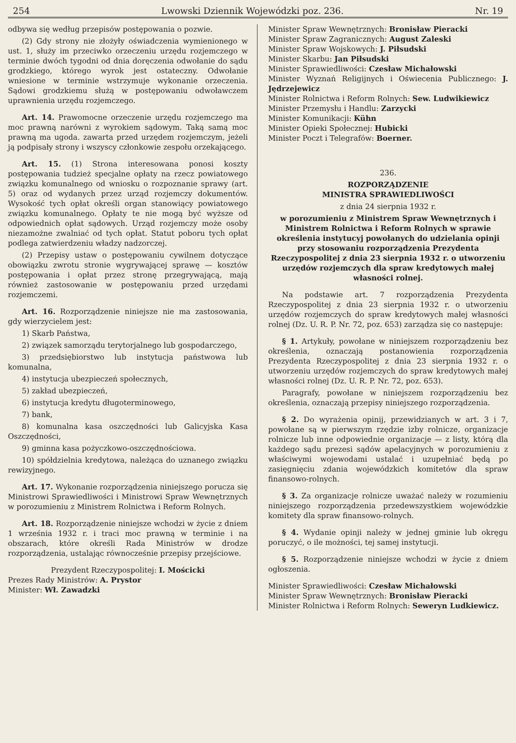254 Lwowski Dziennik Wojewódzki poz. 236. Nr. 19
odbywa się według przepisów postępowania o pozwie.
(2) Gdy strony nie złożyły oświadczenia wymienionego w ust. 1, służy im przeciwko orzeczeniu urzędu rozjemczego w terminie dwóch tygodni od dnia doręczenia odwołanie do sądu grodzkiego, którego wyrok jest ostateczny. Odwołanie wniesione w terminie wstrzymuje wykonanie orzeczenia. Sądowi grodzkiemu służą w postępowaniu odwoławczem uprawnienia urzędu rozjemczego.
Art. 14. Prawomocne orzeczenie urzędu rozjemczego ma moc prawną narówni z wyrokiem sądowym. Taką samą moc prawną ma ugoda. zawarta przed urzędem rozjemczym, jeżeli ją podpisały strony i wszyscy członkowie zespołu orzekającego.
Art. 15. (1) Strona interesowana ponosi koszty postępowania tudzież specjalne opłaty na rzecz powiatowego związku komunalnego od wniosku o rozpoznanie sprawy (art. 5) oraz od wydanych przez urząd rozjemczy dokumentów. Wysokość tych opłat określi organ stanowiący powiatowego związku komunalnego. Opłaty te nie mogą być wyższe od odpowiednich opłat sądowych. Urząd rozjemczy może osoby niezamożne zwalniać od tych opłat. Statut poboru tych opłat podlega zatwierdzeniu władzy nadzorczej.
(2) Przepisy ustaw o postępowaniu cywilnem dotyczące obowiązku zwrotu stronie wygrywającej sprawę — kosztów postępowania i opłat przez stronę przegrywającą, mają również zastosowanie w postępowaniu przed urzędami rozjemczemi.
Art. 16. Rozporządzenie niniejsze nie ma zastosowania, gdy wierzycielem jest:
1) Skarb Państwa,
2) związek samorządu terytorjalnego lub gospodarczego,
3) przedsiębiorstwo lub instytucja państwowa lub komunalna,
4) instytucja ubezpieczeń społecznych,
5) zakład ubezpieczeń,
6) instytucja kredytu długoterminowego,
7) bank,
8) komunalna kasa oszczędności lub Galicyjska Kasa Oszczędności,
9) gminna kasa pożyczkowo-oszczędnościowa.
10) spółdzielnia kredytowa, należąca do uznanego związku rewizyjnego.
Art. 17. Wykonanie rozporządzenia niniejszego porucza się Ministrowi Sprawiedliwości i Ministrowi Spraw Wewnętrznych w porozumieniu z Ministrem Rolnictwa i Reform Rolnych.
Art. 18. Rozporządzenie niniejsze wchodzi w życie z dniem 1 września 1932 r. i traci moc prawną w terminie i na obszarach, które określi Rada Ministrów w drodze rozporządzenia, ustalając równocześnie przepisy przejściowe.
Prezydent Rzeczypospolitej: I. Mościcki
Prezes Rady Ministrów: A. Prystor
Minister: Wł. Zawadzki
Minister Spraw Wewnętrznych: Bronisław Pieracki
Minister Spraw Zagranicznych: August Zaleski
Minister Spraw Wojskowych: J. Piłsudski
Minister Skarbu: Jan Piłsudski
Minister Sprawiedliwości: Czesław Michałowski
Minister Wyznań Religijnych i Oświecenia Publicznego: J. Jędrzejewicz
Minister Rolnictwa i Reform Rolnych: Sew. Ludwikiewicz
Minister Przemysłu i Handlu: Zarzycki
Minister Komunikacji: Kühn
Minister Opieki Społecznej: Hubicki
Minister Poczt i Telegrafów: Boerner.
236.
ROZPORZĄDZENIE
MINISTRA SPRAWIEDLIWOŚCI
z dnia 24 sierpnia 1932 r.
w porozumieniu z Ministrem Spraw Wewnętrznych i Ministrem Rolnictwa i Reform Rolnych w sprawie określenia instytucyj powołanych do udzielania opinji przy stosowaniu rozporządzenia Prezydenta Rzeczypospolitej z dnia 23 sierpnia 1932 r. o utworzeniu urzędów rozjemczych dla spraw kredytowych małej własności rolnej.
Na podstawie art. 7 rozporządzenia Prezydenta Rzeczypospolitej z dnia 23 sierpnia 1932 r. o utworzeniu urzędów rozjemczych do spraw kredytowych małej własności rolnej (Dz. U. R. P. Nr. 72, poz. 653) zarządza się co następuje:
§ 1. Artykuły, powołane w niniejszem rozporządzeniu bez określenia, oznaczają postanowienia rozporządzenia Prezydenta Rzeczypospolitej z dnia 23 sierpnia 1932 r. o utworzeniu urzędów rozjemczych do spraw kredytowych małej własności rolnej (Dz. U. R. P. Nr. 72, poz. 653).
Paragrafy, powołane w niniejszem rozporządzeniu bez określenia, oznaczają przepisy niniejszego rozporządzenia.
§ 2. Do wyrażenia opinij, przewidzianych w art. 3 i 7, powołane są w pierwszym rzędzie izby rolnicze, organizacje rolnicze lub inne odpowiednie organizacje — z listy, którą dla każdego sądu prezesi sądów apelacyjnych w porozumieniu z właściwymi wojewodami ustalać i uzupełniać będą po zasięgnięciu zdania wojewódzkich komitetów dla spraw finansowo-rolnych.
§ 3. Za organizacje rolnicze uważać należy w rozumieniu niniejszego rozporządzenia przedewszystkiem wojewódzkie komitety dla spraw finansowo-rolnych.
§ 4. Wydanie opinji należy w jednej gminie lub okręgu poruczyć, o ile możności, tej samej instytucji.
§ 5. Rozporządzenie niniejsze wchodzi w życie z dniem ogłoszenia.
Minister Sprawiedliwości: Czesław Michałowski
Minister Spraw Wewnętrznych: Bronisław Pieracki
Minister Rolnictwa i Reform Rolnych: Seweryn Ludkiewicz.